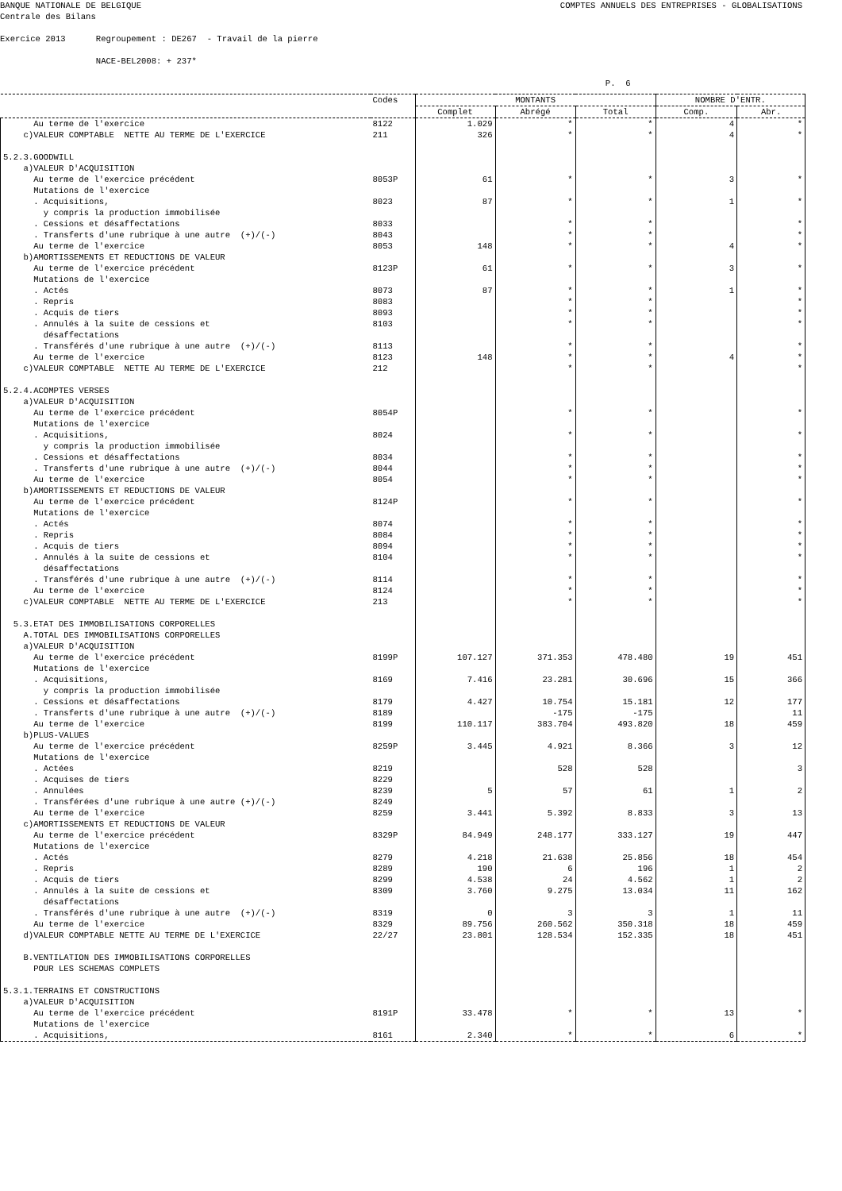BANQUE NATIONALE DE BELGIQUE COMPTES ANNUELS DES ENTREPRISES - GLOBALISATIONS
Centrale des Bilans Exercice 2013 Regroupement : DE267 - Travail de la pierre NACE-BEL2008: + 237* P. 6
| | Codes | MONTANTS | | | NOMBRE D'ENTR. | |
| --- | --- | --- | --- | --- | --- | --- |
| | | Complet | Abrégé | Total | Comp. | Abr. |
| Au terme de l'exercice | 8122 | 1.029 | * | * | 4 | * |
| c)VALEUR COMPTABLE NETTE AU TERME DE L'EXERCICE | 211 | 326 | * | * | 4 | * |
| 5.2.3.GOODWILL | | | | | | |
| a)VALEUR D'ACQUISITION | | | | | | |
| Au terme de l'exercice précédent | 8053P | 61 | * | * | 3 | * |
| Mutations de l'exercice | | | | | | |
| . Acquisitions, | 8023 | 87 | * | * | 1 | * |
| y compris la production immobilisée | | | | | | |
| . Cessions et désaffectations | 8033 | | * | * | | * |
| . Transferts d'une rubrique à une autre (+)/(-) | 8043 | | * | * | | * |
| Au terme de l'exercice | 8053 | 148 | * | * | 4 | * |
| b)AMORTISSEMENTS ET REDUCTIONS DE VALEUR | | | | | | |
| Au terme de l'exercice précédent | 8123P | 61 | * | * | 3 | * |
| Mutations de l'exercice | | | | | | |
| . Actés | 8073 | 87 | * | * | 1 | * |
| . Repris | 8083 | | * | * | | * |
| . Acquis de tiers | 8093 | | * | * | | * |
| . Annulés à la suite de cessions et | 8103 | | * | * | | * |
| désaffectations | | | | | | |
| . Transférés d'une rubrique à une autre (+)/(-) | 8113 | | * | * | | * |
| Au terme de l'exercice | 8123 | 148 | * | * | 4 | * |
| c)VALEUR COMPTABLE NETTE AU TERME DE L'EXERCICE | 212 | | * | * | | * |
| 5.2.4.ACOMPTES VERSES | | | | | | |
| a)VALEUR D'ACQUISITION | | | | | | |
| Au terme de l'exercice précédent | 8054P | | * | * | | * |
| Mutations de l'exercice | | | | | | |
| . Acquisitions, | 8024 | | * | * | | * |
| y compris la production immobilisée | | | | | | |
| . Cessions et désaffectations | 8034 | | * | * | | * |
| . Transferts d'une rubrique à une autre (+)/(-) | 8044 | | * | * | | * |
| Au terme de l'exercice | 8054 | | * | * | | * |
| b)AMORTISSEMENTS ET REDUCTIONS DE VALEUR | | | | | | |
| Au terme de l'exercice précédent | 8124P | | * | * | | * |
| Mutations de l'exercice | | | | | | |
| . Actés | 8074 | | * | * | | * |
| . Repris | 8084 | | * | * | | * |
| . Acquis de tiers | 8094 | | * | * | | * |
| . Annulés à la suite de cessions et | 8104 | | * | * | | * |
| désaffectations | | | | | | |
| . Transférés d'une rubrique à une autre (+)/(-) | 8114 | | * | * | | * |
| Au terme de l'exercice | 8124 | | * | * | | * |
| c)VALEUR COMPTABLE NETTE AU TERME DE L'EXERCICE | 213 | | * | * | | * |
| 5.3.ETAT DES IMMOBILISATIONS CORPORELLES | | | | | | |
| A.TOTAL DES IMMOBILISATIONS CORPORELLES | | | | | | |
| a)VALEUR D'ACQUISITION | | | | | | |
| Au terme de l'exercice précédent | 8199P | 107.127 | 371.353 | 478.480 | 19 | 451 |
| Mutations de l'exercice | | | | | | |
| . Acquisitions, | 8169 | 7.416 | 23.281 | 30.696 | 15 | 366 |
| y compris la production immobilisée | | | | | | |
| . Cessions et désaffectations | 8179 | 4.427 | 10.754 | 15.181 | 12 | 177 |
| . Transferts d'une rubrique à une autre (+)/(-) | 8189 | | -175 | -175 | | 11 |
| Au terme de l'exercice | 8199 | 110.117 | 383.704 | 493.820 | 18 | 459 |
| b)PLUS-VALUES | | | | | | |
| Au terme de l'exercice précédent | 8259P | 3.445 | 4.921 | 8.366 | 3 | 12 |
| Mutations de l'exercice | | | | | | |
| . Actées | 8219 | | 528 | 528 | | 3 |
| . Acquises de tiers | 8229 | | | | | |
| . Annulées | 8239 | 5 | 57 | 61 | 1 | 2 |
| . Transférées d'une rubrique à une autre (+)/(-) | 8249 | | | | | |
| Au terme de l'exercice | 8259 | 3.441 | 5.392 | 8.833 | 3 | 13 |
| c)AMORTISSEMENTS ET REDUCTIONS DE VALEUR | | | | | | |
| Au terme de l'exercice précédent | 8329P | 84.949 | 248.177 | 333.127 | 19 | 447 |
| Mutations de l'exercice | | | | | | |
| . Actés | 8279 | 4.218 | 21.638 | 25.856 | 18 | 454 |
| . Repris | 8289 | 190 | 6 | 196 | 1 | 2 |
| . Acquis de tiers | 8299 | 4.538 | 24 | 4.562 | 1 | 2 |
| . Annulés à la suite de cessions et | 8309 | 3.760 | 9.275 | 13.034 | 11 | 162 |
| désaffectations | | | | | | |
| . Transférés d'une rubrique à une autre (+)/(-) | 8319 | 0 | 3 | 3 | 1 | 11 |
| Au terme de l'exercice | 8329 | 89.756 | 260.562 | 350.318 | 18 | 459 |
| d)VALEUR COMPTABLE NETTE AU TERME DE L'EXERCICE | 22/27 | 23.801 | 128.534 | 152.335 | 18 | 451 |
| B.VENTILATION DES IMMOBILISATIONS CORPORELLES | | | | | | |
| POUR LES SCHEMAS COMPLETS | | | | | | |
| 5.3.1.TERRAINS ET CONSTRUCTIONS | | | | | | |
| a)VALEUR D'ACQUISITION | | | | | | |
| Au terme de l'exercice précédent | 8191P | 33.478 | * | * | 13 | * |
| Mutations de l'exercice | | | | | | |
| . Acquisitions, | 8161 | 2.340 | * | * | 6 | * |